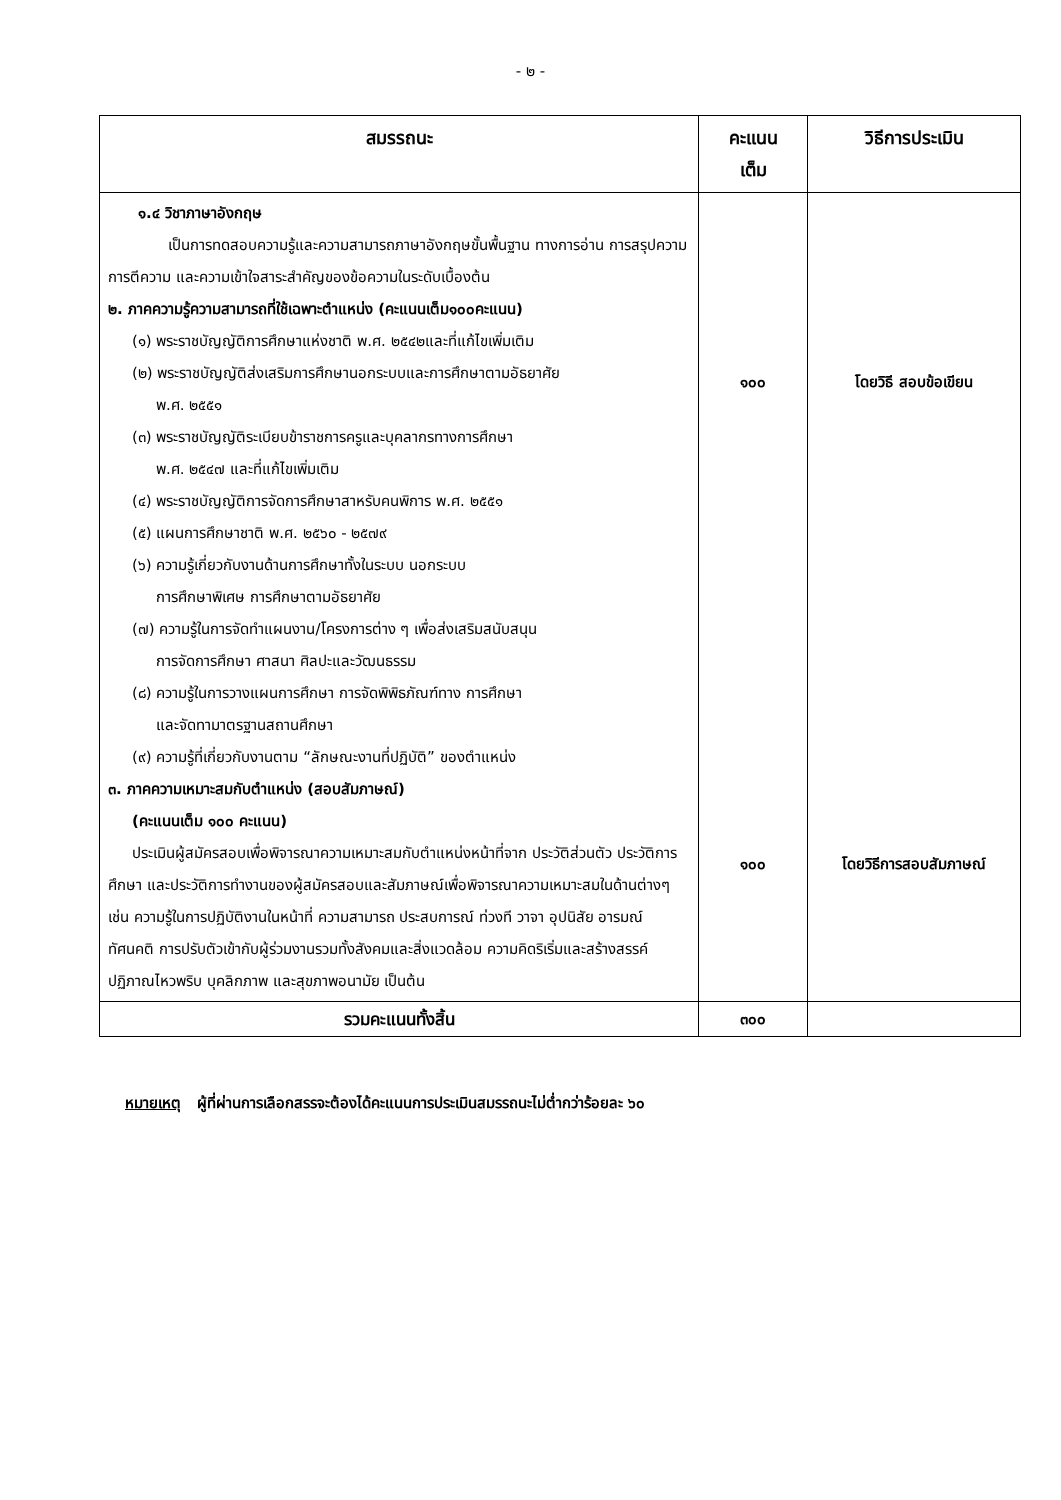- ๒ -
| สมรรถนะ | คะแนน เต็ม | วิธีการประเมิน |
| --- | --- | --- |
| ๑.๔ วิชาภาษาอังกฤษ เป็นการทดสอบความรู้และความสามารถภาษาอังกฤษขั้นพื้นฐาน ทางการอ่าน การสรุปความ การตีความ และความเข้าใจสาระสำคัญของข้อความในระดับเบื้องต้น ๒. ภาคความรู้ความสามารถที่ใช้เฉพาะตำแหน่ง (คะแนนเต็ม๑๐๐คะแนน) (๑) พระราชบัญญัติการศึกษาแห่งชาติ พ.ศ. ๒๕๔๒และที่แก้ไขเพิ่มเติม (๒) พระราชบัญญัติส่งเสริมการศึกษานอกระบบและการศึกษาตามอัธยาศัย พ.ศ. ๒๕๕๑ (๓) พระราชบัญญัติระเบียบข้าราชการครูและบุคลากรทางการศึกษา พ.ศ. ๒๕๔๗ และที่แก้ไขเพิ่มเติม (๔) พระราชบัญญัติการจัดการศึกษาสาหรับคนพิการ พ.ศ. ๒๕๕๑ (๕) แผนการศึกษาชาติ พ.ศ. ๒๕๖๐ - ๒๕๗๙ (๖) ความรู้เกี่ยวกับงานด้านการศึกษาทั้งในระบบ นอกระบบ การศึกษาพิเศษ การศึกษาตามอัธยาศัย (๗) ความรู้ในการจัดทำแผนงาน/โครงการต่าง ๆ เพื่อส่งเสริมสนับสนุน การจัดการศึกษา ศาสนา ศิลปะและวัฒนธรรม (๘) ความรู้ในการวางแผนการศึกษา การจัดพิพิธภัณฑ์ทาง การศึกษา และจัดทามาตรฐานสถานศึกษา (๙) ความรู้ที่เกี่ยวกับงานตาม “ลักษณะงานที่ปฏิบัติ” ของตำแหน่ง ๓. ภาคความเหมาะสมกับตำแหน่ง (สอบสัมภาษณ์) (คะแนนเต็ม ๑๐๐ คะแนน) ประเมินผู้สมัครสอบเพื่อพิจารณาความเหมาะสมกับตำแหน่งหน้าที่จาก ประวัติส่วนตัว ประวัติการศึกษา และประวัติการทำงานของผู้สมัครสอบและสัมภาษณ์เพื่อพิจารณาความเหมาะสมในด้านต่างๆ เช่น ความรู้ในการปฏิบัติงานในหน้าที่ ความสามารถ ประสบการณ์ ท่วงที วาจา อุปนิสัย อารมณ์ ทัศนคติ การปรับตัวเข้ากับผู้ร่วมงานรวมทั้งสังคมและสิ่งแวดล้อม ความคิดริเริ่มและสร้างสรรค์ ปฏิภาณไหวพริบ บุคลิกภาพ และสุขภาพอนามัย เป็นต้น | ๑๐๐ ๑๐๐ | โดยวิธี สอบข้อเขียน โดยวิธีการสอบสัมภาษณ์ |
| รวมคะแนนทั้งสิ้น | ๓๐๐ | |
หมายเหตุ ผู้ที่ผ่านการเลือกสรรจะต้องได้คะแนนการประเมินสมรรถนะไม่ต่ำกว่าร้อยละ ๖๐